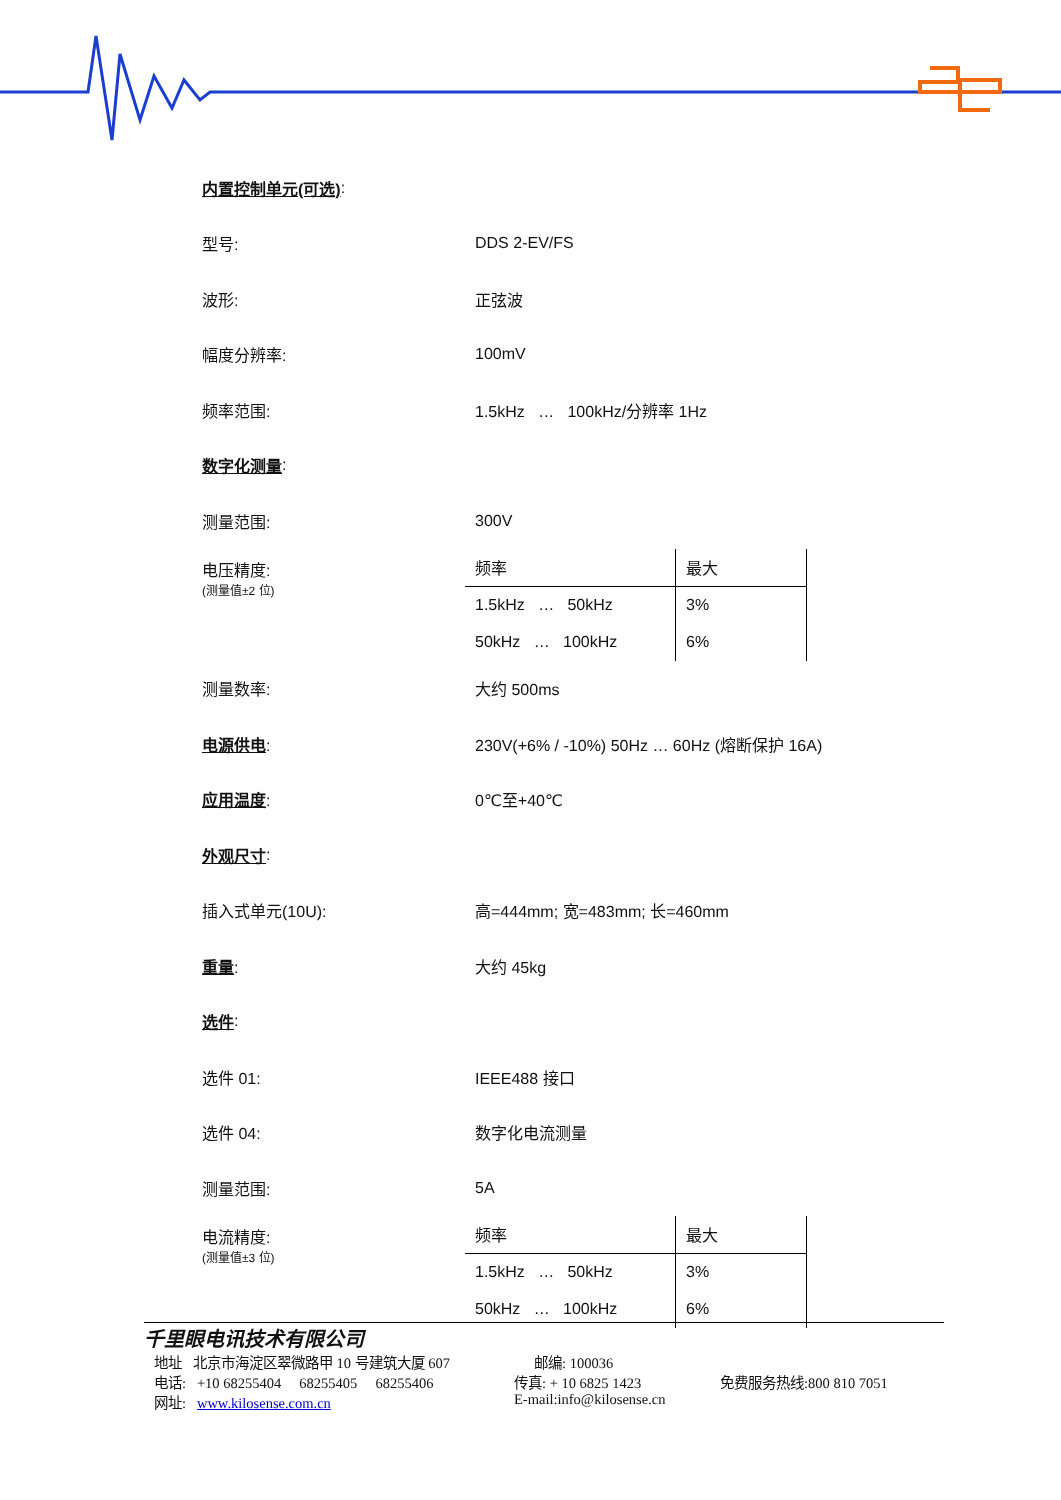内置控制单元(可选):
型号: DDS 2-EV/FS
波形: 正弦波
幅度分辨率: 100mV
频率范围: 1.5kHz … 100kHz/分辨率 1Hz
数字化测量:
测量范围: 300V
电压精度:
(测量值±2 位)
| 频率 | 最大 |
| --- | --- |
| 1.5kHz … 50kHz | 3% |
| 50kHz … 100kHz | 6% |
测量数率: 大约 500ms
电源供电: 230V(+6% / -10%) 50Hz … 60Hz (熔断保护 16A)
应用温度: 0℃至+40℃
外观尺寸:
插入式单元(10U): 高=444mm; 宽=483mm; 长=460mm
重量: 大约 45kg
选件:
选件 01: IEEE488 接口
选件 04: 数字化电流测量
测量范围: 5A
电流精度:
(测量值±3 位)
| 频率 | 最大 |
| --- | --- |
| 1.5kHz … 50kHz | 3% |
| 50kHz … 100kHz | 6% |
千里眼电讯技术有限公司
地址 北京市海淀区翠微路甲 10 号建筑大厦 607 邮编: 100036
电话: +10 68255404 68255405 68255406 传真: + 10 6825 1423 免费服务热线:800 810 7051
网址: www.kilosense.com.cn E-mail:info@kilosense.cn